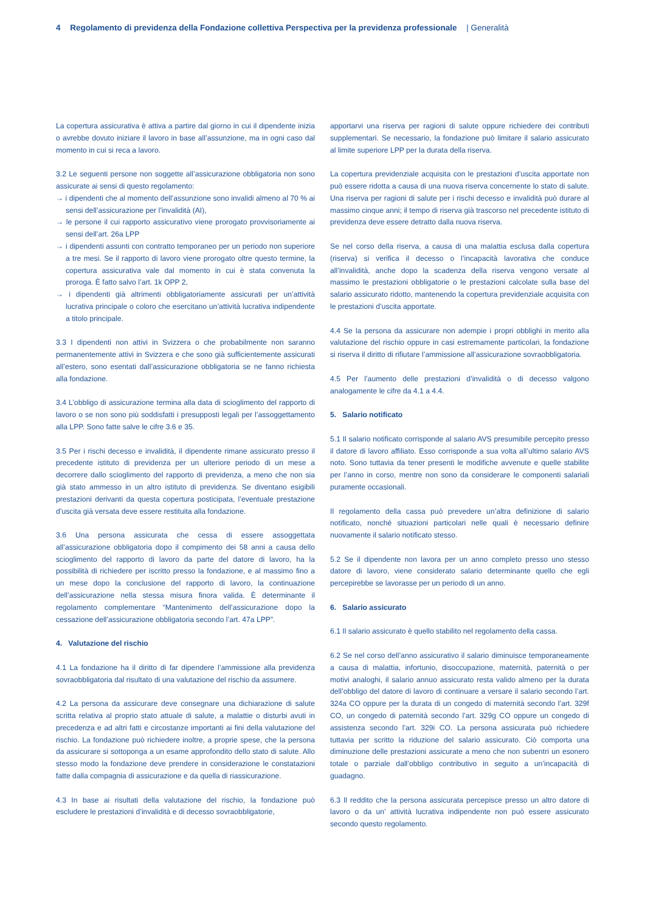4 Regolamento di previdenza della Fondazione collettiva Perspectiva per la previdenza professionale | Generalità
La copertura assicurativa è attiva a partire dal giorno in cui il dipendente inizia o avrebbe dovuto iniziare il lavoro in base all’assunzione, ma in ogni caso dal momento in cui si reca a lavoro.
3.2 Le seguenti persone non soggette all’assicurazione obbligatoria non sono assicurate ai sensi di questo regolamento:
→ i dipendenti che al momento dell’assunzione sono invalidi almeno al 70 % ai sensi dell’assicurazione per l’invalidità (AI),
→ le persone il cui rapporto assicurativo viene prorogato provvisoriamente ai sensi dell’art. 26a LPP
→ i dipendenti assunti con contratto temporaneo per un periodo non superiore a tre mesi. Se il rapporto di lavoro viene prorogato oltre questo termine, la copertura assicurativa vale dal momento in cui è stata convenuta la proroga. È fatto salvo l’art. 1k OPP 2,
→ i dipendenti già altrimenti obbligatoriamente assicurati per un’attività lucrativa principale o coloro che esercitano un’attività lucrativa indipendente a titolo principale.
3.3 I dipendenti non attivi in Svizzera o che probabilmente non saranno permanentemente attivi in Svizzera e che sono già sufficientemente assicurati all’estero, sono esentati dall’assicurazione obbligatoria se ne fanno richiesta alla fondazione.
3.4 L’obbligo di assicurazione termina alla data di scioglimento del rapporto di lavoro o se non sono più soddisfatti i presupposti legali per l’assoggettamento alla LPP. Sono fatte salve le cifre 3.6 e 35.
3.5 Per i rischi decesso e invalidità, il dipendente rimane assicurato presso il precedente istituto di previdenza per un ulteriore periodo di un mese a decorrere dallo scioglimento del rapporto di previdenza, a meno che non sia già stato ammesso in un altro istituto di previdenza. Se diventano esigibili prestazioni derivanti da questa copertura posticipata, l’eventuale prestazione d’uscita già versata deve essere restituita alla fondazione.
3.6 Una persona assicurata che cessa di essere assoggettata all’assicurazione obbligatoria dopo il compimento dei 58 anni a causa dello scioglimento del rapporto di lavoro da parte del datore di lavoro, ha la possibilità di richiedere per iscritto presso la fondazione, e al massimo fino a un mese dopo la conclusione del rapporto di lavoro, la continuazione dell’assicurazione nella stessa misura finora valida. È determinante il regolamento complementare “Mantenimento dell’assicurazione dopo la cessazione dell’assicurazione obbligatoria secondo l’art. 47a LPP”.
4. Valutazione del rischio
4.1 La fondazione ha il diritto di far dipendere l’ammissione alla previdenza sovraobbligatoria dal risultato di una valutazione del rischio da assumere.
4.2 La persona da assicurare deve consegnare una dichiarazione di salute scritta relativa al proprio stato attuale di salute, a malattie o disturbi avuti in precedenza e ad altri fatti e circostanze importanti ai fini della valutazione del rischio. La fondazione può richiedere inoltre, a proprie spese, che la persona da assicurare si sottoponga a un esame approfondito dello stato di salute. Allo stesso modo la fondazione deve prendere in considerazione le constatazioni fatte dalla compagnia di assicurazione e da quella di riassicurazione.
4.3 In base ai risultati della valutazione del rischio, la fondazione può escludere le prestazioni d’invalidità e di decesso sovraobbligatorie,
apportarvi una riserva per ragioni di salute oppure richiedere dei contributi supplementari. Se necessario, la fondazione può limitare il salario assicurato al limite superiore LPP per la durata della riserva.
La copertura previdenziale acquisita con le prestazioni d’uscita apportate non può essere ridotta a causa di una nuova riserva concernente lo stato di salute. Una riserva per ragioni di salute per i rischi decesso e invalidità può durare al massimo cinque anni; il tempo di riserva già trascorso nel precedente istituto di previdenza deve essere detratto dalla nuova riserva.
Se nel corso della riserva, a causa di una malattia esclusa dalla copertura (riserva) si verifica il decesso o l’incapacità lavorativa che conduce all’invalidità, anche dopo la scadenza della riserva vengono versate al massimo le prestazioni obbligatorie o le prestazioni calcolate sulla base del salario assicurato ridotto, mantenendo la copertura previdenziale acquisita con le prestazioni d’uscita apportate.
4.4 Se la persona da assicurare non adempie i propri obblighi in merito alla valutazione del rischio oppure in casi estremamente particolari, la fondazione si riserva il diritto di rifiutare l’ammissione all’assicurazione sovraobbligatoria.
4.5 Per l’aumento delle prestazioni d’invalidità o di decesso valgono analogamente le cifre da 4.1 a 4.4.
5. Salario notificato
5.1 Il salario notificato corrisponde al salario AVS presumibile percepito presso il datore di lavoro affiliato. Esso corrisponde a sua volta all’ultimo salario AVS noto. Sono tuttavia da tener presenti le modifiche avvenute e quelle stabilite per l’anno in corso, mentre non sono da considerare le componenti salariali puramente occasionali.
Il regolamento della cassa può prevedere un’altra definizione di salario notificato, nonché situazioni particolari nelle quali è necessario definire nuovamente il salario notificato stesso.
5.2 Se il dipendente non lavora per un anno completo presso uno stesso datore di lavoro, viene considerato salario determinante quello che egli percepirebbe se lavorasse per un periodo di un anno.
6. Salario assicurato
6.1 Il salario assicurato è quello stabilito nel regolamento della cassa.
6.2 Se nel corso dell’anno assicurativo il salario diminuisce temporaneamente a causa di malattia, infortunio, disoccupazione, maternità, paternità o per motivi analoghi, il salario annuo assicurato resta valido almeno per la durata dell’obbligo del datore di lavoro di continuare a versare il salario secondo l’art. 324a CO oppure per la durata di un congedo di maternità secondo l’art. 329f CO, un congedo di paternità secondo l’art. 329g CO oppure un congedo di assistenza secondo l’art. 329i CO. La persona assicurata può richiedere tuttavia per scritto la riduzione del salario assicurato. Ciò comporta una diminuzione delle prestazioni assicurate a meno che non subentri un esonero totale o parziale dall’obbligo contributivo in seguito a un’incapacità di guadagno.
6.3 Il reddito che la persona assicurata percepisce presso un altro datore di lavoro o da un’ attività lucrativa indipendente non può essere assicurato secondo questo regolamento.